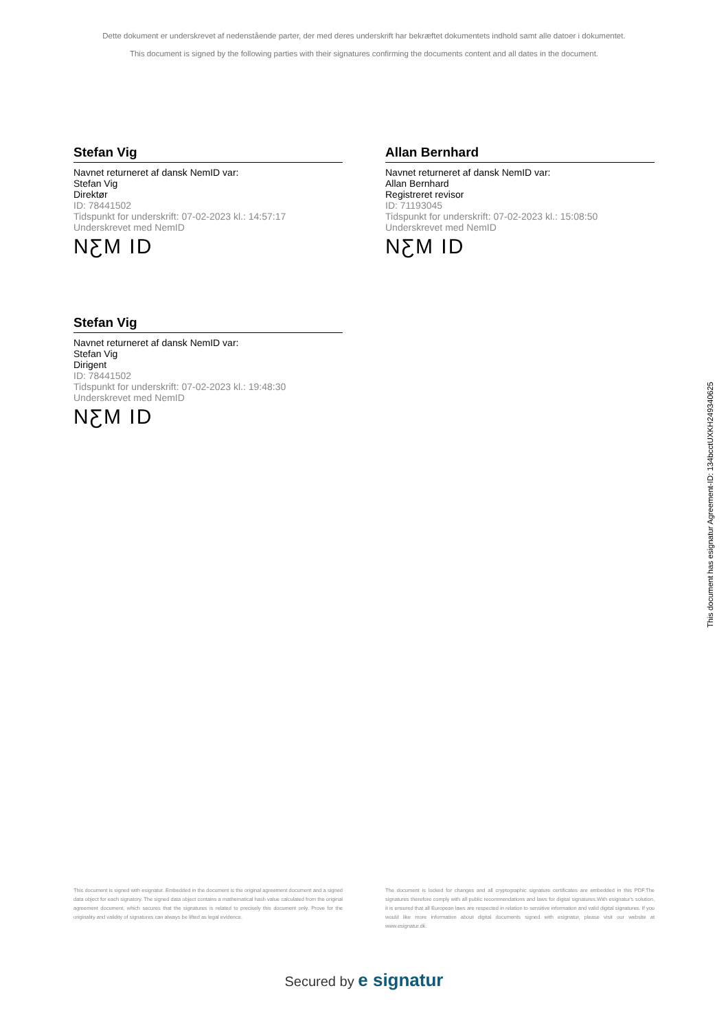Dette dokument er underskrevet af nedenstående parter, der med deres underskrift har bekræftet dokumentets indhold samt alle datoer i dokumentet.
This document is signed by the following parties with their signatures confirming the documents content and all dates in the document.
Stefan Vig
Navnet returneret af dansk NemID var:
Stefan Vig
Direktør
ID: 78441502
Tidspunkt for underskrift: 07-02-2023 kl.: 14:57:17
Underskrevet med NemID
NƸM ID
Allan Bernhard
Navnet returneret af dansk NemID var:
Allan Bernhard
Registreret revisor
ID: 71193045
Tidspunkt for underskrift: 07-02-2023 kl.: 15:08:50
Underskrevet med NemID
NƸM ID
Stefan Vig
Navnet returneret af dansk NemID var:
Stefan Vig
Dirigent
ID: 78441502
Tidspunkt for underskrift: 07-02-2023 kl.: 19:48:30
Underskrevet med NemID
NƸM ID
This document has esignatur Agreement-ID: 134bcctUXKH249340625
This document is signed with esignatur. Embedded in the document is the original agreement document and a signed data object for each signatory. The signed data object contains a mathematical hash value calculated from the original agreement document, which secures that the signatures is related to precisely this document only. Prove for the originality and validity of signatures can always be lifted as legal evidence.
The document is locked for changes and all cryptographic signature certificates are embedded in this PDF.The signatures therefore comply with all public recommendations and laws for digital signatures.With esignatur's solution, it is ensured that all European laws are respected in relation to sensitive information and valid digital signatures. If you would like more information about digital documents signed with esignatur, please visit our website at www.esignatur.dk.
Secured by e signatur